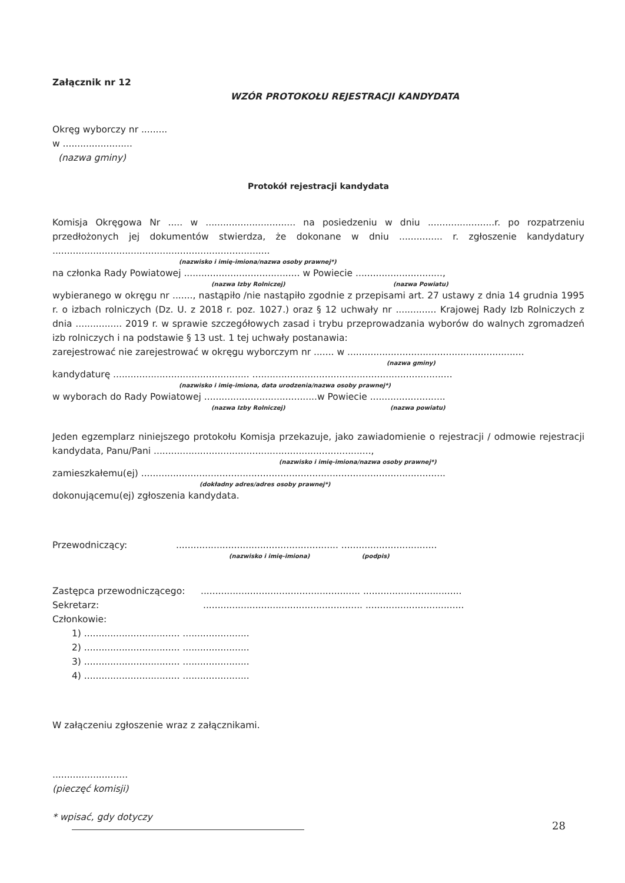Załącznik nr 12
WZÓR PROTOKOŁU REJESTRACJI KANDYDATA
Okręg wyborczy nr .........
w ........................
(nazwa gminy)
Protokół rejestracji kandydata
Komisja Okręgowa Nr ..... w ............................... na posiedzeniu w dniu .......................r. po rozpatrzeniu przedłożonych jej dokumentów stwierdza, że dokonane w dniu ............... r. zgłoszenie kandydatury ...........................................................................
(nazwisko i imię-imiona/nazwa osoby prawnej*)
na członka Rady Powiatowej ........................................ w Powiecie ..............................,
(nazwa Izby Rolniczej) (nazwa Powiatu)
wybieranego w okręgu nr ......., nastąpiło /nie nastąpiło zgodnie z przepisami art. 27 ustawy z dnia 14 grudnia 1995 r. o izbach rolniczych (Dz. U. z 2018 r. poz. 1027.) oraz § 12 uchwały nr .............. Krajowej Rady Izb Rolniczych z dnia ................ 2019 r. w sprawie szczegółowych zasad i trybu przeprowadzania wyborów do walnych zgromadzeń izb rolniczych i na podstawie § 13 ust. 1 tej uchwały postanawia:
zarejestrować nie zarejestrować w okręgu wyborczym nr ....... w .............................................................
(nazwa gminy)
kandydaturę ............................................... .....................................................................
(nazwisko i imię-imiona, data urodzenia/nazwa osoby prawnej*)
w wyborach do Rady Powiatowej .......................................w Powiecie ..........................
(nazwa Izby Rolniczej) (nazwa powiatu)
Jeden egzemplarz niniejszego protokołu Komisja przekazuje, jako zawiadomienie o rejestracji / odmowie rejestracji kandydata, Panu/Pani ...........................................................................,
(nazwisko i imię-imiona/nazwa osoby prawnej*)
zamieszkałemu(ej) .........................................................................................................
(dokładny adres/adres osoby prawnej*)
dokonującemu(ej) zgłoszenia kandydata.
Przewodniczący:........................................................ .................................
(nazwisko i imię-imiona) (podpis)
Zastępca przewodniczącego:....................................................... ..................................
Sekretarz:....................................................... ..................................
Członkowie:
1) ................................. .......................
2) ................................. .......................
3) ................................. .......................
4) ................................. .......................
W załączeniu zgłoszenie wraz z załącznikami.
..........................
(pieczęć komisji)
* wpisać, gdy dotyczy
28